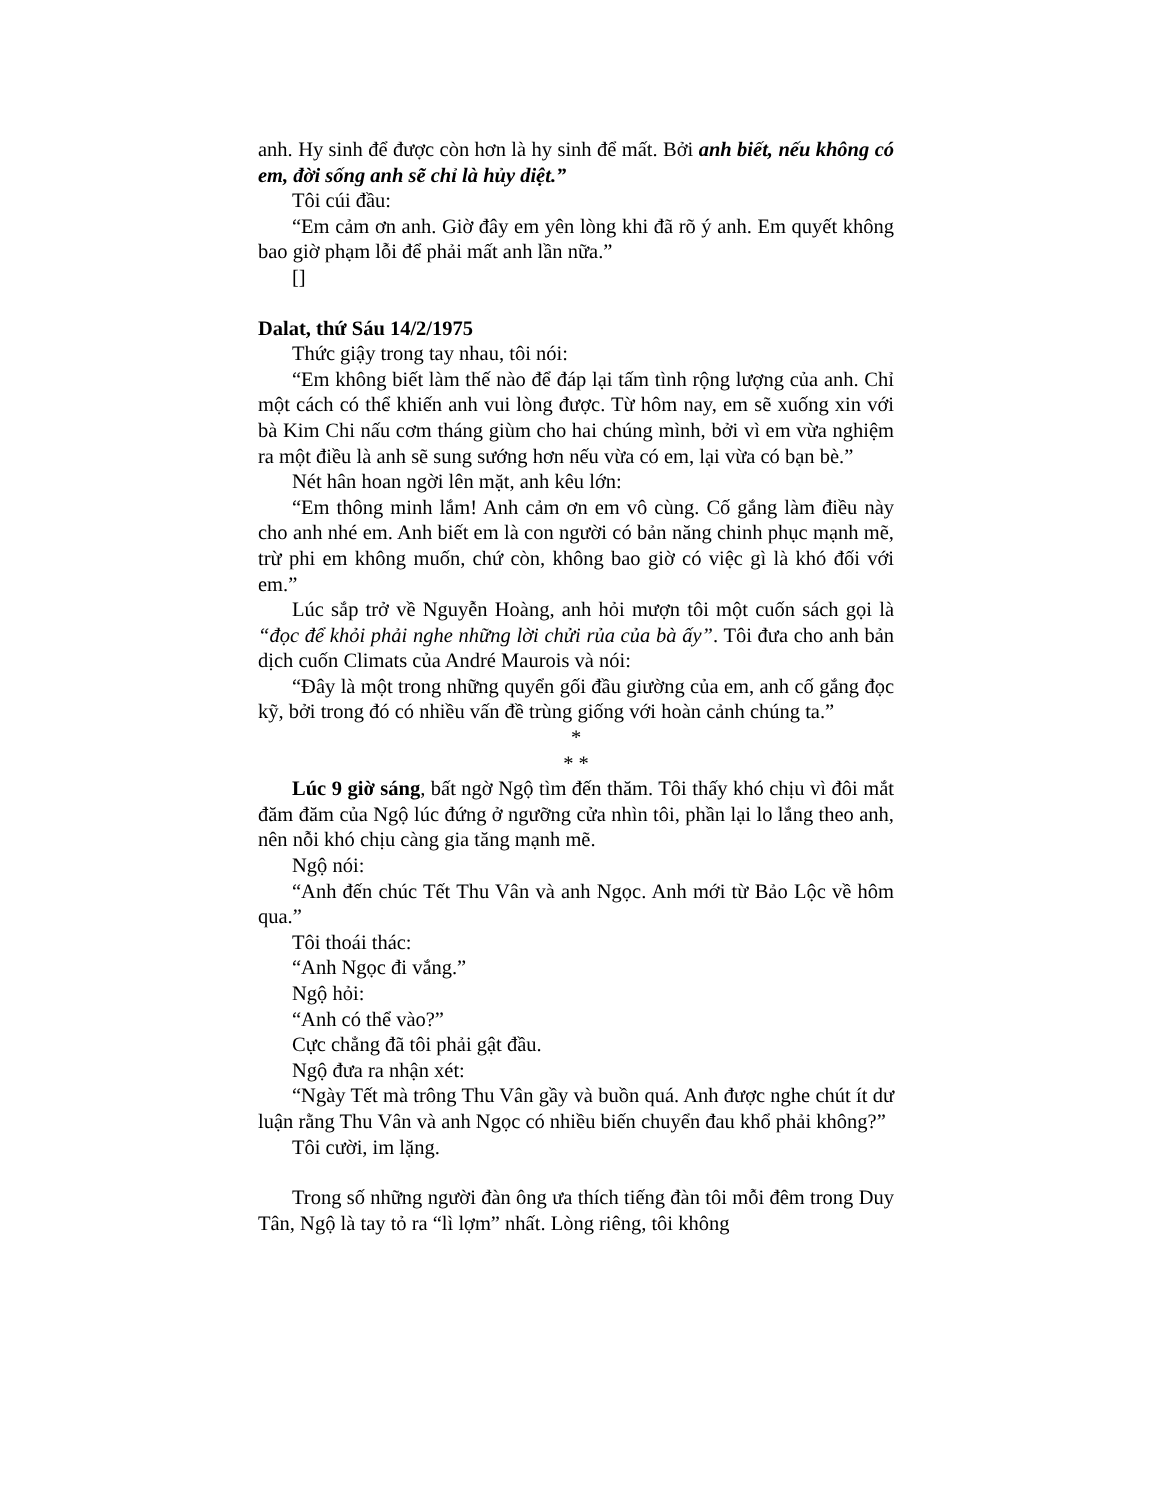anh. Hy sinh để được còn hơn là hy sinh để mất. Bởi anh biết, nếu không có em, đời sống anh sẽ chỉ là hủy diệt.”
Tôi cúi đầu:
“Em cảm ơn anh. Giờ đây em yên lòng khi đã rõ ý anh. Em quyết không bao giờ phạm lỗi để phải mất anh lần nữa.”
[]
Dalat, thứ Sáu 14/2/1975
Thức giậy trong tay nhau, tôi nói:
“Em không biết làm thế nào để đáp lại tấm tình rộng lượng của anh. Chỉ một cách có thể khiến anh vui lòng được. Từ hôm nay, em sẽ xuống xin với bà Kim Chi nấu cơm tháng giùm cho hai chúng mình, bởi vì em vừa nghiệm ra một điều là anh sẽ sung sướng hơn nếu vừa có em, lại vừa có bạn bè.”
Nét hân hoan ngời lên mặt, anh kêu lớn:
“Em thông minh lắm! Anh cảm ơn em vô cùng. Cố gắng làm điều này cho anh nhé em. Anh biết em là con người có bản năng chinh phục mạnh mẽ, trừ phi em không muốn, chứ còn, không bao giờ có việc gì là khó đối với em.”
Lúc sắp trở về Nguyễn Hoàng, anh hỏi mượn tôi một cuốn sách gọi là “đọc để khỏi phải nghe những lời chửi rủa của bà ấy”. Tôi đưa cho anh bản dịch cuốn Climats của André Maurois và nói:
“Đây là một trong những quyển gối đầu giường của em, anh cố gắng đọc kỹ, bởi trong đó có nhiều vấn đề trùng giống với hoàn cảnh chúng ta.”
*
* *
Lúc 9 giờ sáng, bất ngờ Ngộ tìm đến thăm. Tôi thấy khó chịu vì đôi mắt đăm đăm của Ngộ lúc đứng ở ngưỡng cửa nhìn tôi, phần lại lo lắng theo anh, nên nỗi khó chịu càng gia tăng mạnh mẽ.
Ngộ nói:
“Anh đến chúc Tết Thu Vân và anh Ngọc. Anh mới từ Bảo Lộc về hôm qua.”
Tôi thoái thác:
“Anh Ngọc đi vắng.”
Ngộ hỏi:
“Anh có thể vào?”
Cực chẳng đã tôi phải gật đầu.
Ngộ đưa ra nhận xét:
“Ngày Tết mà trông Thu Vân gầy và buồn quá. Anh được nghe chút ít dư luận rằng Thu Vân và anh Ngọc có nhiều biến chuyển đau khổ phải không?”
Tôi cười, im lặng.
Trong số những người đàn ông ưa thích tiếng đàn tôi mỗi đêm trong Duy Tân, Ngộ là tay tỏ ra “lì lợm” nhất. Lòng riêng, tôi không